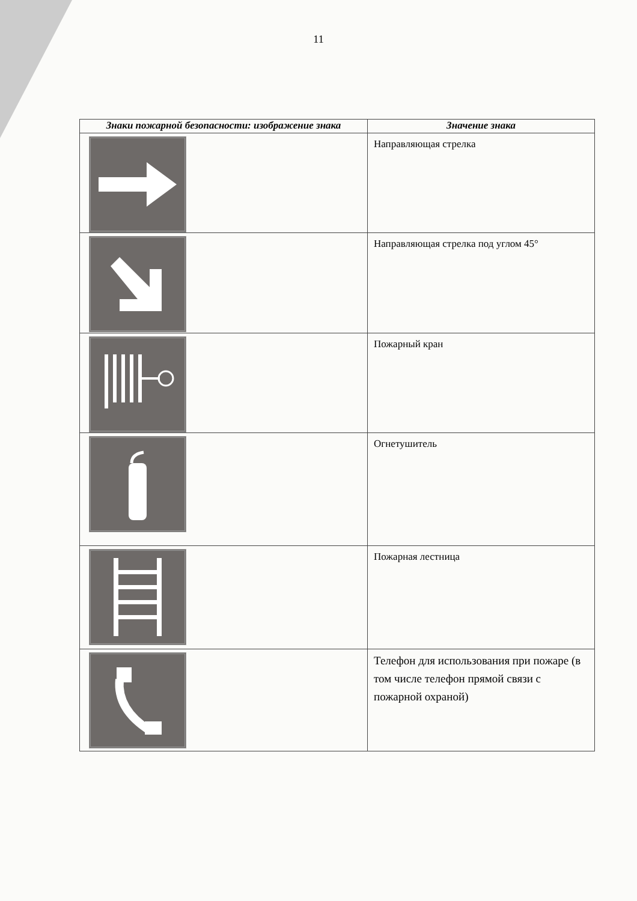11
| Знаки пожарной безопасности: изображение знака | Значение знака |
| --- | --- |
| | Направляющая стрелка |
| | Направляющая стрелка под углом 45° |
| | Пожарный кран |
| | Огнетушитель |
| | Пожарная лестница |
| | Телефон для использования при пожаре (в том числе телефон прямой связи с пожарной охраной) |